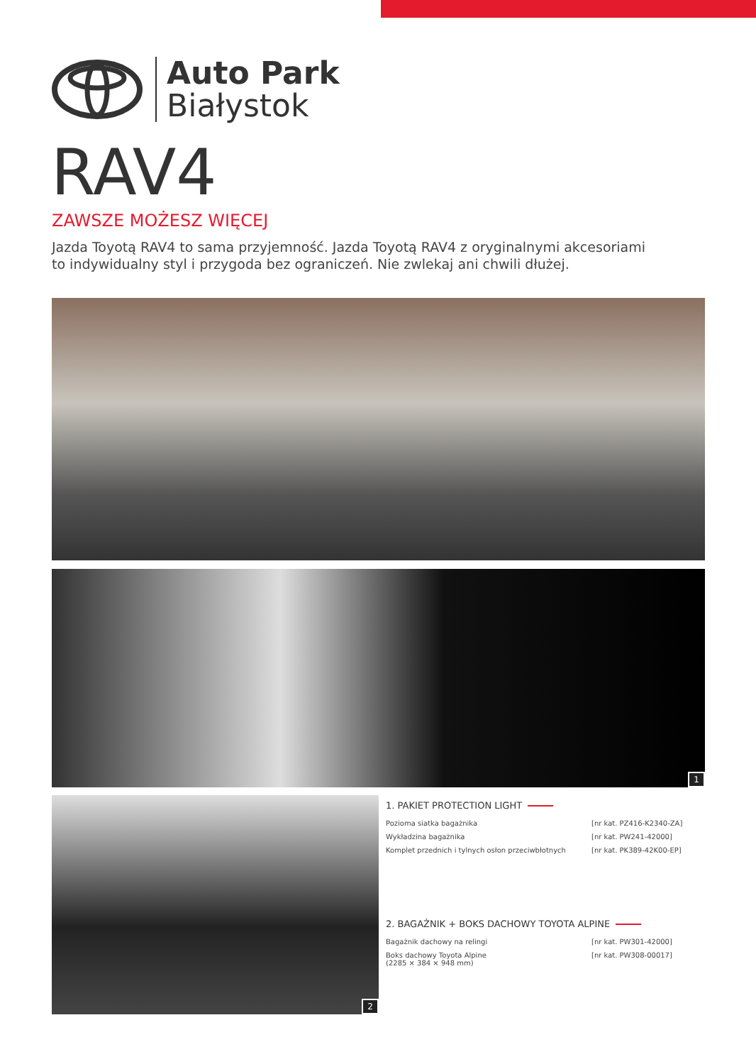Auto Park
Białystok
RAV4
ZAWSZE MOŻESZ WIĘCEJ
Jazda Toyotą RAV4 to sama przyjemność. Jazda Toyotą RAV4 z oryginalnymi akcesoriami to indywidualny styl i przygoda bez ograniczeń. Nie zwlekaj ani chwili dłużej.
1
2
1. PAKIET PROTECTION LIGHT
Pozioma siatka bagażnika [nr kat. PZ416-K2340-ZA]
Wykładzina bagażnika [nr kat. PW241-42000]
Komplet przednich i tylnych osłon przeciwbłotnych [nr kat. PK389-42K00-EP]
2. BAGAŻNIK + BOKS DACHOWY TOYOTA ALPINE
Bagażnik dachowy na relingi [nr kat. PW301-42000]
Boks dachowy Toyota Alpine
(2285 × 384 × 948 mm) [nr kat. PW308-00017]